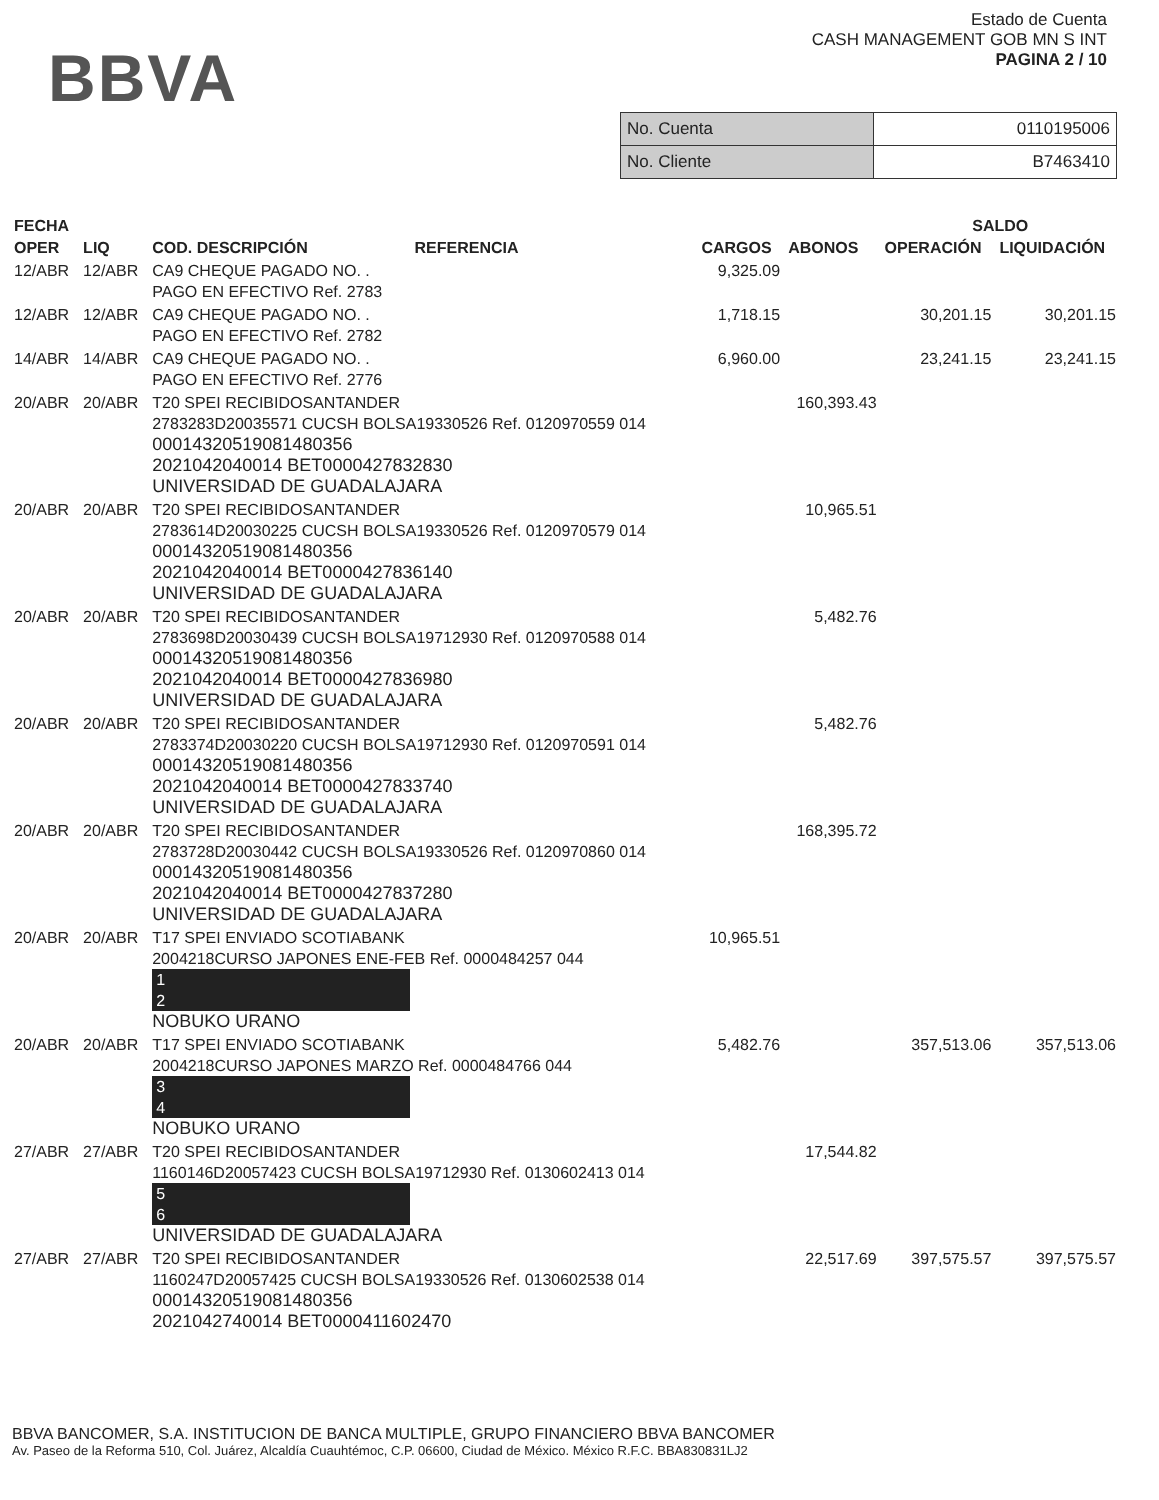BBVA
Estado de Cuenta
CASH MANAGEMENT GOB MN S INT
PAGINA 2 / 10
| No. Cuenta | 0110195006 |
| No. Cliente | B7463410 |
| FECHA | | | | | SALDO | |
| --- | --- | --- | --- | --- | --- | --- |
| OPER | LIQ | COD. DESCRIPCIÓN REFERENCIA | CARGOS | ABONOS | OPERACIÓN | LIQUIDACIÓN |
| 12/ABR | 12/ABR | CA9 CHEQUE PAGADO NO. . PAGO EN EFECTIVO Ref. 2783 | 9,325.09 | | | |
| 12/ABR | 12/ABR | CA9 CHEQUE PAGADO NO. . PAGO EN EFECTIVO Ref. 2782 | 1,718.15 | | 30,201.15 | 30,201.15 |
| 14/ABR | 14/ABR | CA9 CHEQUE PAGADO NO. . PAGO EN EFECTIVO Ref. 2776 | 6,960.00 | | 23,241.15 | 23,241.15 |
| 20/ABR | 20/ABR | T20 SPEI RECIBIDOSANTANDER 2783283D20035571 CUCSH BOLSA19330526 Ref. 0120970559 014 00014320519081480356 2021042040014 BET0000427832830 UNIVERSIDAD DE GUADALAJARA | | 160,393.43 | | |
| 20/ABR | 20/ABR | T20 SPEI RECIBIDOSANTANDER 2783614D20030225 CUCSH BOLSA19330526 Ref. 0120970579 014 00014320519081480356 2021042040014 BET0000427836140 UNIVERSIDAD DE GUADALAJARA | | 10,965.51 | | |
| 20/ABR | 20/ABR | T20 SPEI RECIBIDOSANTANDER 2783698D20030439 CUCSH BOLSA19712930 Ref. 0120970588 014 00014320519081480356 2021042040014 BET0000427836980 UNIVERSIDAD DE GUADALAJARA | | 5,482.76 | | |
| 20/ABR | 20/ABR | T20 SPEI RECIBIDOSANTANDER 2783374D20030220 CUCSH BOLSA19712930 Ref. 0120970591 014 00014320519081480356 2021042040014 BET0000427833740 UNIVERSIDAD DE GUADALAJARA | | 5,482.76 | | |
| 20/ABR | 20/ABR | T20 SPEI RECIBIDOSANTANDER 2783728D20030442 CUCSH BOLSA19330526 Ref. 0120970860 014 00014320519081480356 2021042040014 BET0000427837280 UNIVERSIDAD DE GUADALAJARA | | 168,395.72 | | |
| 20/ABR | 20/ABR | T17 SPEI ENVIADO SCOTIABANK 2004218CURSO JAPONES ENE-FEB Ref. 0000484257 044 1 2 NOBUKO URANO | 10,965.51 | | | |
| 20/ABR | 20/ABR | T17 SPEI ENVIADO SCOTIABANK 2004218CURSO JAPONES MARZO Ref. 0000484766 044 3 4 NOBUKO URANO | 5,482.76 | | 357,513.06 | 357,513.06 |
| 27/ABR | 27/ABR | T20 SPEI RECIBIDOSANTANDER 1160146D20057423 CUCSH BOLSA19712930 Ref. 0130602413 014 5 6 UNIVERSIDAD DE GUADALAJARA | | 17,544.82 | | |
| 27/ABR | 27/ABR | T20 SPEI RECIBIDOSANTANDER 1160247D20057425 CUCSH BOLSA19330526 Ref. 0130602538 014 00014320519081480356 2021042740014 BET0000411602470 | | 22,517.69 | 397,575.57 | 397,575.57 |
BBVA BANCOMER, S.A. INSTITUCION DE BANCA MULTIPLE, GRUPO FINANCIERO BBVA BANCOMER
Av. Paseo de la Reforma 510, Col. Juárez, Alcaldía Cuauhtémoc, C.P. 06600, Ciudad de México. México R.F.C. BBA830831LJ2